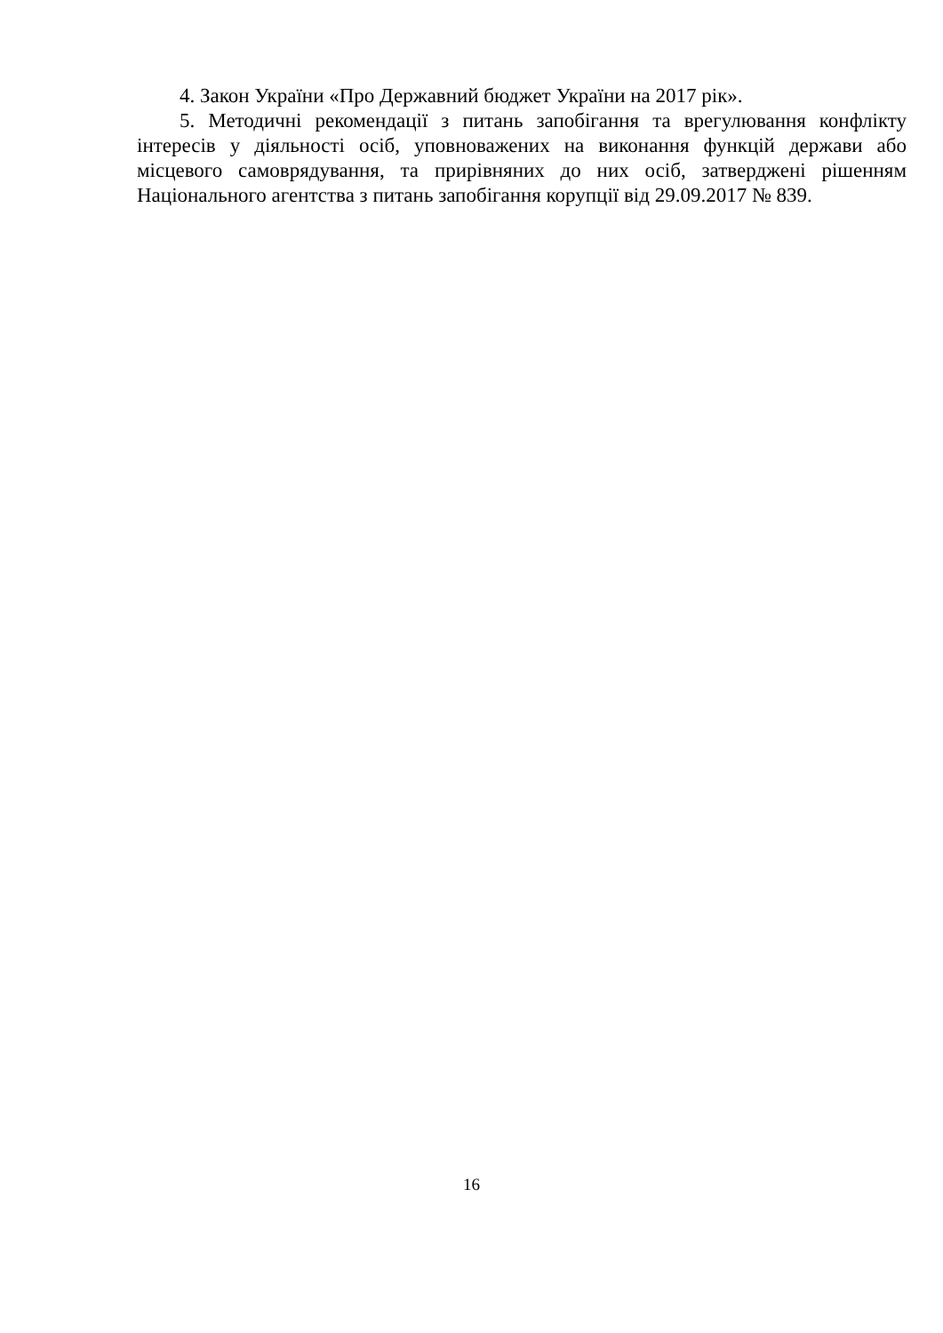4. Закон України «Про Державний бюджет України на 2017 рік».
5. Методичні рекомендації з питань запобігання та врегулювання конфлікту інтересів у діяльності осіб, уповноважених на виконання функцій держави або місцевого самоврядування, та прирівняних до них осіб, затверджені рішенням Національного агентства з питань запобігання корупції від 29.09.2017 № 839.
16